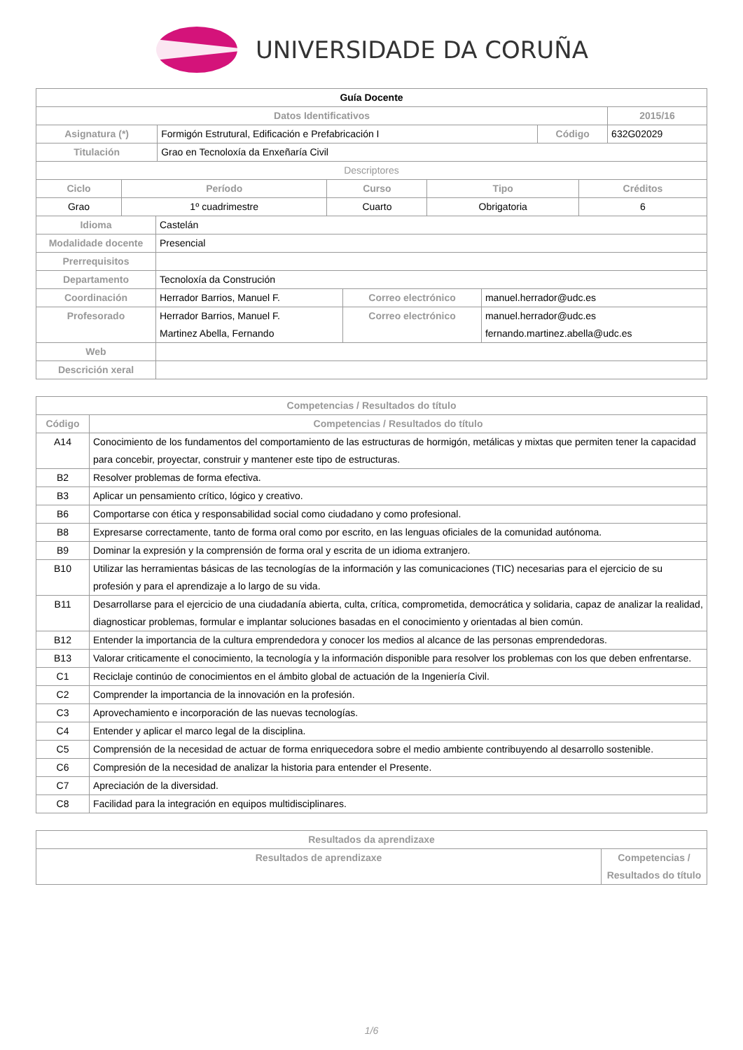UNIVERSIDADE DA CORUÑA
| Guía Docente | | | |
| --- | --- | --- | --- |
| Datos Identificativos | | | 2015/16 |
| Asignatura (*) | Formigón Estrutural, Edificación e Prefabricación I | Código | 632G02029 |
| Titulación | Grao en Tecnoloxía da Enxeñaría Civil | | |
| Descriptores | | | |
| Ciclo | Período | Curso | Tipo | Créditos |
| --- | --- | --- | --- | --- |
| Grao | 1º cuadrimestre | Cuarto | Obrigatoria | 6 |
| Idioma | Castelán | | |
| Modalidade docente | Presencial | | |
| Prerrequisitos | | | |
| Departamento | Tecnoloxía da Construción | | |
| Coordinación | Herrador Barrios, Manuel F. | Correo electrónico | manuel.herrador@udc.es |
| Profesorado | Herrador Barrios, Manuel F. Martinez Abella, Fernando | Correo electrónico | manuel.herrador@udc.es fernando.martinez.abella@udc.es |
| Web | | | |
| Descrición xeral | | | |
| Competencias / Resultados do título | |
| --- | --- |
| Código | Competencias / Resultados do título |
| A14 | Conocimiento de los fundamentos del comportamiento de las estructuras de hormigón, metálicas y mixtas que permiten tener la capacidad para concebir, proyectar, construir y mantener este tipo de estructuras. |
| B2 | Resolver problemas de forma efectiva. |
| B3 | Aplicar un pensamiento crítico, lógico y creativo. |
| B6 | Comportarse con ética y responsabilidad social como ciudadano y como profesional. |
| B8 | Expresarse correctamente, tanto de forma oral como por escrito, en las lenguas oficiales de la comunidad autónoma. |
| B9 | Dominar la expresión y la comprensión de forma oral y escrita de un idioma extranjero. |
| B10 | Utilizar las herramientas básicas de las tecnologías de la información y las comunicaciones (TIC) necesarias para el ejercicio de su profesión y para el aprendizaje a lo largo de su vida. |
| B11 | Desarrollarse para el ejercicio de una ciudadanía abierta, culta, crítica, comprometida, democrática y solidaria, capaz de analizar la realidad, diagnosticar problemas, formular e implantar soluciones basadas en el conocimiento y orientadas al bien común. |
| B12 | Entender la importancia de la cultura emprendedora y conocer los medios al alcance de las personas emprendedoras. |
| B13 | Valorar criticamente el conocimiento, la tecnología y la información disponible para resolver los problemas con los que deben enfrentarse. |
| C1 | Reciclaje continúo de conocimientos en el ámbito global de actuación de la Ingeniería Civil. |
| C2 | Comprender la importancia de la innovación en la profesión. |
| C3 | Aprovechamiento e incorporación de las nuevas tecnologías. |
| C4 | Entender y aplicar el marco legal de la disciplina. |
| C5 | Comprensión de la necesidad de actuar de forma enriquecedora sobre el medio ambiente contribuyendo al desarrollo sostenible. |
| C6 | Compresión de la necesidad de analizar la historia para entender el Presente. |
| C7 | Apreciación de la diversidad. |
| C8 | Facilidad para la integración en equipos multidisciplinares. |
| Resultados da aprendizaxe | |
| --- | --- |
| Resultados de aprendizaxe | Competencias / Resultados do título |
1/6